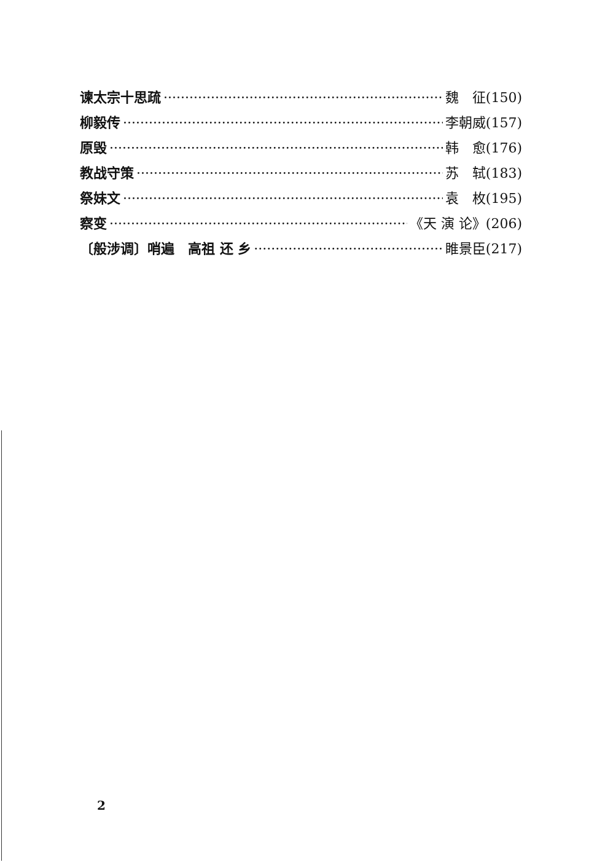谏太宗十思疏 魏　征(150)
柳毅传 李朝威(157)
原毁 韩　愈(176)
教战守策 苏　轼(183)
祭妹文 袁　枚(195)
察变 《天 演 论》(206)
〔般涉调〕哨遍　高祖 还 乡 睢景臣(217)
2